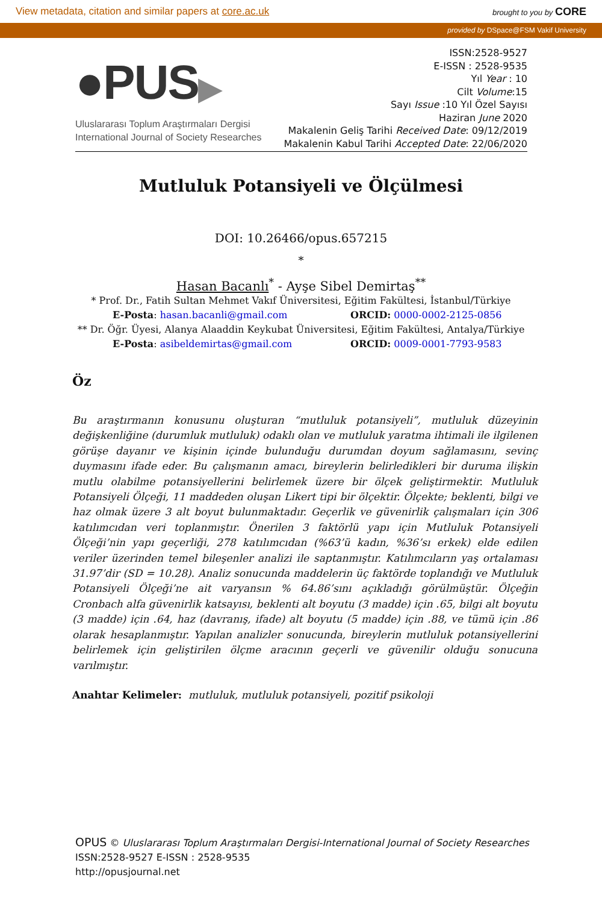View metadata, citation and similar papers at core.ac.uk
brought to you by CORE
provided by DSpace@FSM Vakif University
●PUS▶
Uluslararası Toplum Araştırmaları Dergisi
International Journal of Society Researches
ISSN:2528-9527
E-ISSN : 2528-9535
Yıl Year : 10
Cilt Volume:15
Sayı Issue :10 Yıl Özel Sayısı
Haziran June 2020
Makalenin Geliş Tarihi Received Date: 09/12/2019
Makalenin Kabul Tarihi Accepted Date: 22/06/2020
Mutluluk Potansiyeli ve Ölçülmesi
DOI: 10.26466/opus.657215
*
Hasan Bacanlı<sup>*</sup> - Ayşe Sibel Demirtaş<sup>**</sup>
* Prof. Dr., Fatih Sultan Mehmet Vakıf Üniversitesi, Eğitim Fakültesi, İstanbul/Türkiye
E-Posta: hasan.bacanli@gmail.com ORCID: 0000-0002-2125-0856
** Dr. Öğr. Üyesi, Alanya Alaaddin Keykubat Üniversitesi, Eğitim Fakültesi, Antalya/Türkiye
E-Posta: asibeldemirtas@gmail.com ORCID: 0009-0001-7793-9583
Öz
Bu araştırmanın konusunu oluşturan “mutluluk potansiyeli”, mutluluk düzeyinin değişkenliğine (durumluk mutluluk) odaklı olan ve mutluluk yaratma ihtimali ile ilgilenen görüşe dayanır ve kişinin içinde bulunduğu durumdan doyum sağlamasını, sevinç duymasını ifade eder. Bu çalışmanın amacı, bireylerin belirledikleri bir duruma ilişkin mutlu olabilme potansiyellerini belirlemek üzere bir ölçek geliştirmektir. Mutluluk Potansiyeli Ölçeği, 11 maddeden oluşan Likert tipi bir ölçektir. Ölçekte; beklenti, bilgi ve haz olmak üzere 3 alt boyut bulunmaktadır. Geçerlik ve güvenirlik çalışmaları için 306 katılımcıdan veri toplanmıştır. Önerilen 3 faktörlü yapı için Mutluluk Potansiyeli Ölçeği’nin yapı geçerliği, 278 katılımcıdan (%63’ü kadın, %36’sı erkek) elde edilen veriler üzerinden temel bileşenler analizi ile saptanmıştır. Katılımcıların yaş ortalaması 31.97’dir (SD = 10.28). Analiz sonucunda maddelerin üç faktörde toplandığı ve Mutluluk Potansiyeli Ölçeği’ne ait varyansın % 64.86’sını açıkladığı görülmüştür. Ölçeğin Cronbach alfa güvenirlik katsayısı, beklenti alt boyutu (3 madde) için .65, bilgi alt boyutu (3 madde) için .64, haz (davranış, ifade) alt boyutu (5 madde) için .88, ve tümü için .86 olarak hesaplanmıştır. Yapılan analizler sonucunda, bireylerin mutluluk potansiyellerini belirlemek için geliştirilen ölçme aracının geçerli ve güvenilir olduğu sonucuna varılmıştır.
Anahtar Kelimeler: mutluluk, mutluluk potansiyeli, pozitif psikoloji
OPUS © Uluslararası Toplum Araştırmaları Dergisi-International Journal of Society Researches
ISSN:2528-9527 E-ISSN : 2528-9535
http://opusjournal.net